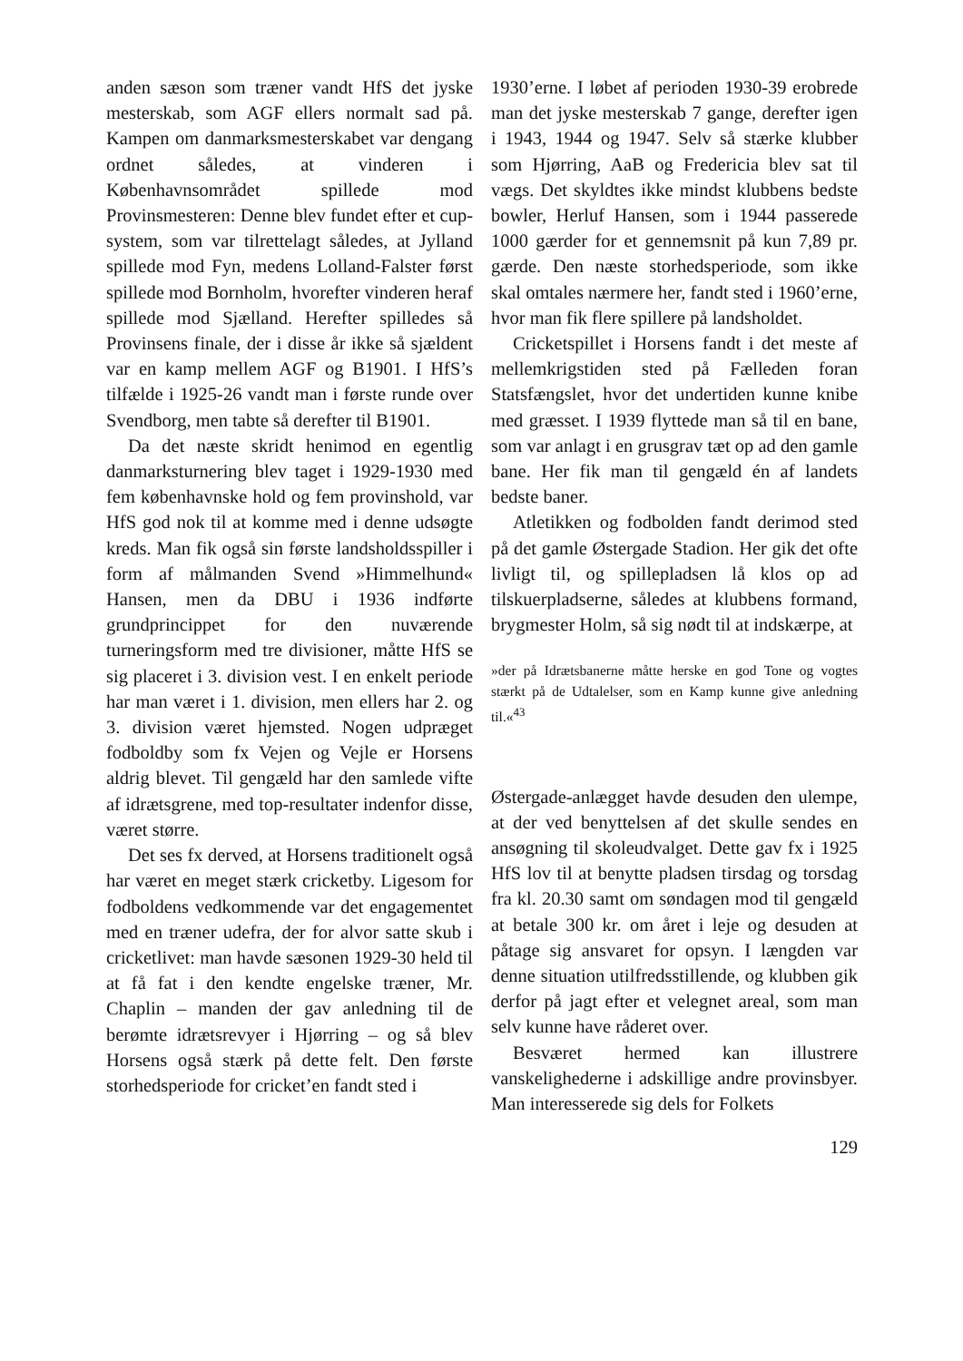anden sæson som træner vandt HfS det jyske mesterskab, som AGF ellers normalt sad på. Kampen om danmarksmesterskabet var dengang ordnet således, at vinderen i Københavnsområdet spillede mod Provinsmesteren: Denne blev fundet efter et cup-system, som var tilrettelagt således, at Jylland spillede mod Fyn, medens Lolland-Falster først spillede mod Bornholm, hvorefter vinderen heraf spillede mod Sjælland. Herefter spilledes så Provinsens finale, der i disse år ikke så sjældent var en kamp mellem AGF og B1901. I HfS’s tilfælde i 1925-26 vandt man i første runde over Svendborg, men tabte så derefter til B1901.
Da det næste skridt henimod en egentlig danmarksturnering blev taget i 1929-1930 med fem københavnske hold og fem provinshold, var HfS god nok til at komme med i denne udsøgte kreds. Man fik også sin første landsholdsspiller i form af målmanden Svend »Himmelhund« Hansen, men da DBU i 1936 indførte grundprincippet for den nuværende turneringsform med tre divisioner, måtte HfS se sig placeret i 3. division vest. I en enkelt periode har man været i 1. division, men ellers har 2. og 3. division været hjemsted. Nogen udpræget fodboldby som fx Vejen og Vejle er Horsens aldrig blevet. Til gengæld har den samlede vifte af idrætsgrene, med top-resultater indenfor disse, været større.
Det ses fx derved, at Horsens traditionelt også har været en meget stærk cricketby. Ligesom for fodboldens vedkommende var det engagementet med en træner udefra, der for alvor satte skub i cricketlivet: man havde sæsonen 1929-30 held til at få fat i den kendte engelske træner, Mr. Chaplin – manden der gav anledning til de berømte idrætsrevyer i Hjørring – og så blev Horsens også stærk på dette felt. Den første storhedsperiode for cricket’en fandt sted i
1930’erne. I løbet af perioden 1930-39 erobrede man det jyske mesterskab 7 gange, derefter igen i 1943, 1944 og 1947. Selv så stærke klubber som Hjørring, AaB og Fredericia blev sat til vægs. Det skyldtes ikke mindst klubbens bedste bowler, Herluf Hansen, som i 1944 passerede 1000 gærder for et gennemsnit på kun 7,89 pr. gærde. Den næste storhedsperiode, som ikke skal omtales nærmere her, fandt sted i 1960’erne, hvor man fik flere spillere på landsholdet.
Cricketspillet i Horsens fandt i det meste af mellemkrigstiden sted på Fælleden foran Statsfængslet, hvor det undertiden kunne knibe med græsset. I 1939 flyttede man så til en bane, som var anlagt i en grusgrav tæt op ad den gamle bane. Her fik man til gengæld én af landets bedste baner.
Atletikken og fodbolden fandt derimod sted på det gamle Østergade Stadion. Her gik det ofte livligt til, og spillepladsen lå klos op ad tilskuerpladserne, således at klubbens formand, brygmester Holm, så sig nødt til at indskærpe, at
»der på Idrætsbanerne måtte herske en god Tone og vogtes stærkt på de Udtalelser, som en Kamp kunne give anledning til.«<sup>43</sup>
Østergade-anlægget havde desuden den ulempe, at der ved benyttelsen af det skulle sendes en ansøgning til skoleudvalget. Dette gav fx i 1925 HfS lov til at benytte pladsen tirsdag og torsdag fra kl. 20.30 samt om søndagen mod til gengæld at betale 300 kr. om året i leje og desuden at påtage sig ansvaret for opsyn. I længden var denne situation utilfredsstillende, og klubben gik derfor på jagt efter et velegnet areal, som man selv kunne have råderet over.
Besværet hermed kan illustrere vanskelighederne i adskillige andre provinsbyer. Man interesserede sig dels for Folkets
129